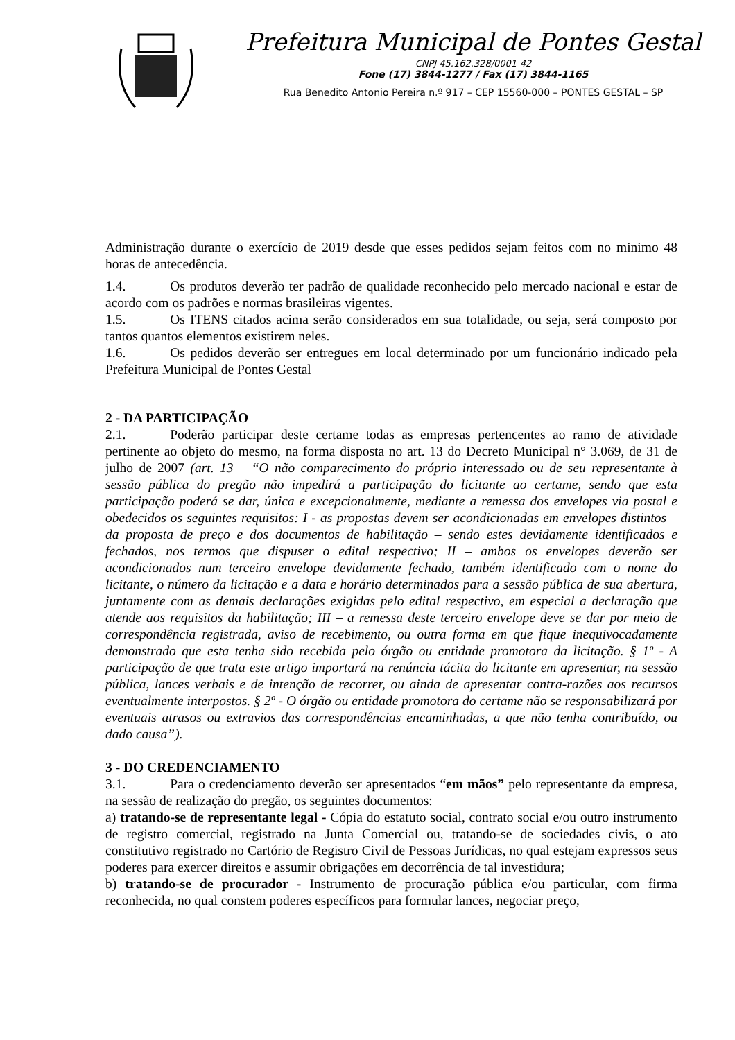Prefeitura Municipal de Pontes Gestal
CNPJ 45.162.328/0001-42
Fone (17) 3844-1277 / Fax (17) 3844-1165
Rua Benedito Antonio Pereira n.º 917 – CEP 15560-000 – PONTES GESTAL – SP
Administração durante o exercício de 2019 desde que esses pedidos sejam feitos com no minimo 48 horas de antecedência.
1.4. Os produtos deverão ter padrão de qualidade reconhecido pelo mercado nacional e estar de acordo com os padrões e normas brasileiras vigentes.
1.5. Os ITENS citados acima serão considerados em sua totalidade, ou seja, será composto por tantos quantos elementos existirem neles.
1.6. Os pedidos deverão ser entregues em local determinado por um funcionário indicado pela Prefeitura Municipal de Pontes Gestal
2 - DA PARTICIPAÇÃO
2.1. Poderão participar deste certame todas as empresas pertencentes ao ramo de atividade pertinente ao objeto do mesmo, na forma disposta no art. 13 do Decreto Municipal n° 3.069, de 31 de julho de 2007 (art. 13 – “O não comparecimento do próprio interessado ou de seu representante à sessão pública do pregão não impedirá a participação do licitante ao certame, sendo que esta participação poderá se dar, única e excepcionalmente, mediante a remessa dos envelopes via postal e obedecidos os seguintes requisitos: I - as propostas devem ser acondicionadas em envelopes distintos – da proposta de preço e dos documentos de habilitação – sendo estes devidamente identificados e fechados, nos termos que dispuser o edital respectivo; II – ambos os envelopes deverão ser acondicionados num terceiro envelope devidamente fechado, também identificado com o nome do licitante, o número da licitação e a data e horário determinados para a sessão pública de sua abertura, juntamente com as demais declarações exigidas pelo edital respectivo, em especial a declaração que atende aos requisitos da habilitação; III – a remessa deste terceiro envelope deve se dar por meio de correspondência registrada, aviso de recebimento, ou outra forma em que fique inequivocadamente demonstrado que esta tenha sido recebida pelo órgão ou entidade promotora da licitação. § 1º - A participação de que trata este artigo importará na renúncia tácita do licitante em apresentar, na sessão pública, lances verbais e de intenção de recorrer, ou ainda de apresentar contra-razões aos recursos eventualmente interpostos. § 2º - O órgão ou entidade promotora do certame não se responsabilizará por eventuais atrasos ou extravios das correspondências encaminhadas, a que não tenha contribuído, ou dado causa”).
3 - DO CREDENCIAMENTO
3.1. Para o credenciamento deverão ser apresentados “em mãos” pelo representante da empresa, na sessão de realização do pregão, os seguintes documentos:
a) tratando-se de representante legal - Cópia do estatuto social, contrato social e/ou outro instrumento de registro comercial, registrado na Junta Comercial ou, tratando-se de sociedades civis, o ato constitutivo registrado no Cartório de Registro Civil de Pessoas Jurídicas, no qual estejam expressos seus poderes para exercer direitos e assumir obrigações em decorrência de tal investidura;
b) tratando-se de procurador - Instrumento de procuração pública e/ou particular, com firma reconhecida, no qual constem poderes específicos para formular lances, negociar preço,